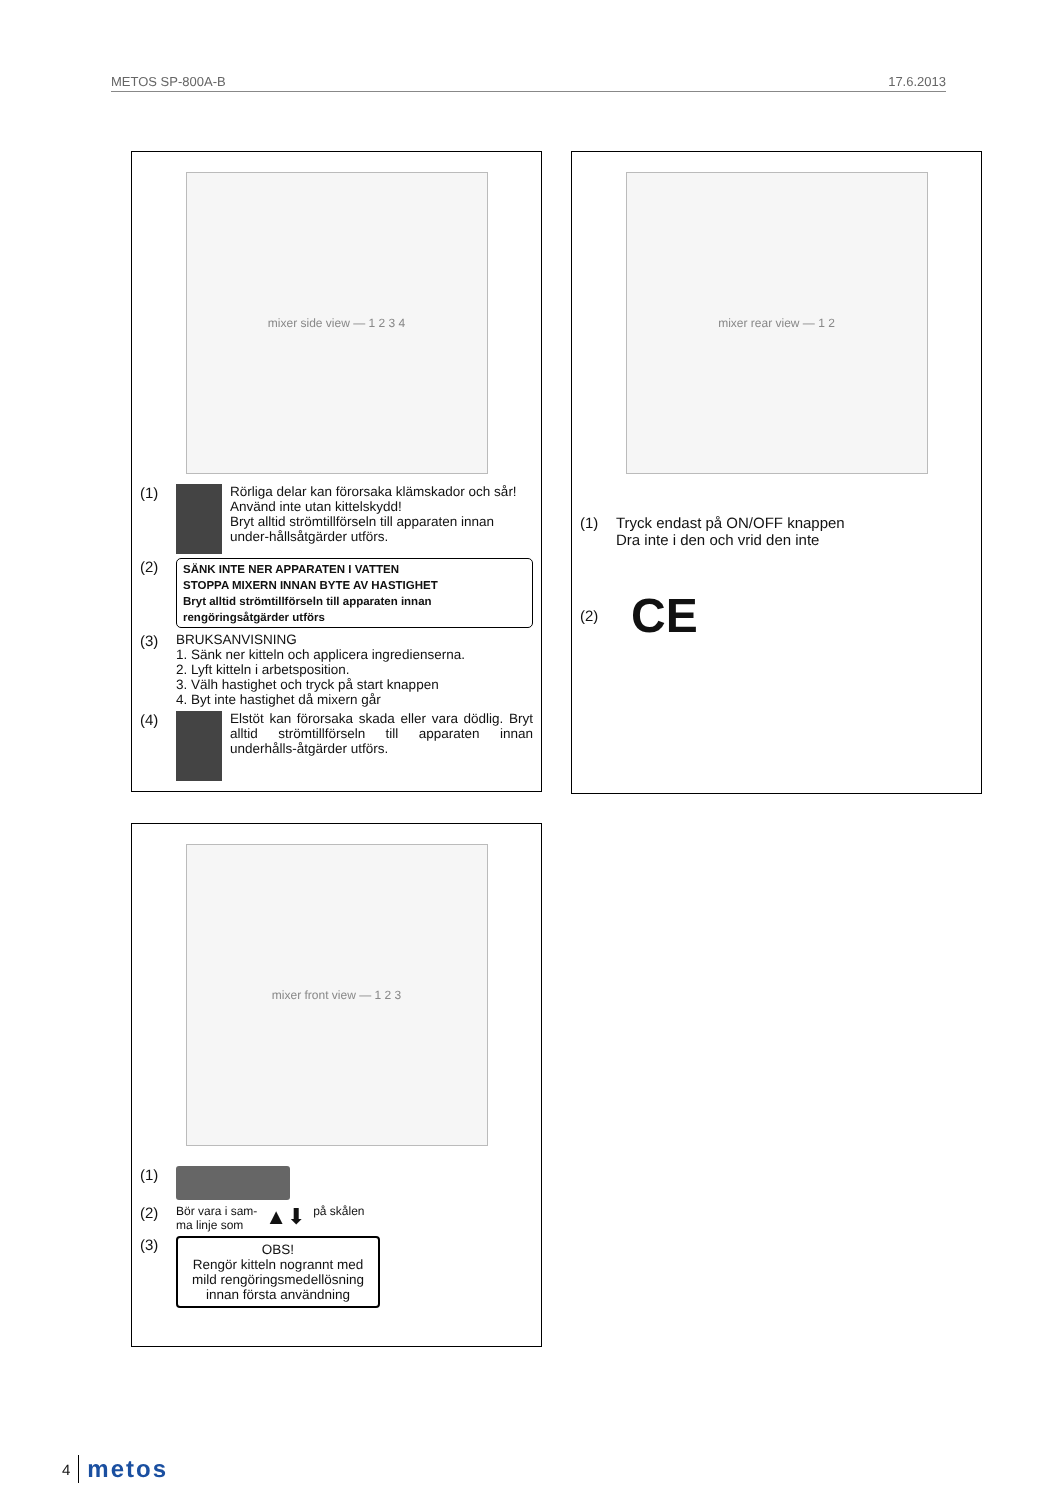METOS SP-800A-B 17.6.2013
mixer side view — 1 2 3 4
(1) Rörliga delar kan förorsaka klämskador och sår!
Använd inte utan kittelskydd!
Bryt alltid strömtillförseln till apparaten innan under-hållsåtgärder utförs.
(2)
SÄNK INTE NER APPARATEN I VATTEN
STOPPA MIXERN INNAN BYTE AV HASTIGHET
Bryt alltid strömtillförseln till apparaten innan rengöringsåtgärder utförs
(3) BRUKSANVISNING
1. Sänk ner kitteln och applicera ingredienserna.
2. Lyft kitteln i arbetsposition.
3. Välh hastighet och tryck på start knappen
4. Byt inte hastighet då mixern går
(4) Elstöt kan förorsaka skada eller vara dödlig. Bryt alltid strömtillförseln till apparaten innan underhålls-åtgärder utförs.
mixer rear view — 1 2
(1) Tryck endast på ON/OFF knappen
Dra inte i den och vrid den inte
(2)
CE
mixer front view — 1 2 3
(1)
(2)
Bör vara i sam-
ma linje som
▲⬇
på skålen
(3)
OBS!
Rengör kitteln nogrannt med mild rengöringsmedellösning innan första användning
4 metos